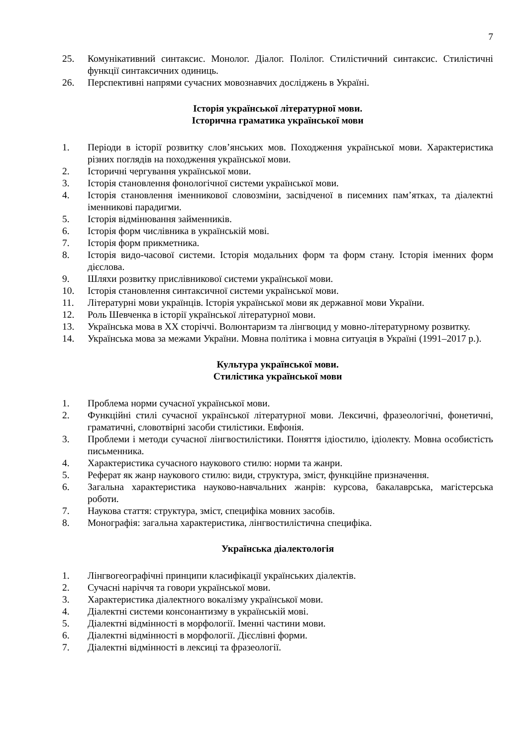7
25. Комунікативний синтаксис. Монолог. Діалог. Полілог. Стилістичний синтаксис. Стилістичні функції синтаксичних одиниць.
26. Перспективні напрями сучасних мовознавчих досліджень в Україні.
Історія української літературної мови.
Історична граматика української мови
1. Періоди в історії розвитку слов’янських мов. Походження української мови. Характеристика різних поглядів на походження української мови.
2. Історичні чергування української мови.
3. Історія становлення фонологічної системи української мови.
4. Історія становлення іменникової словозміни, засвідченої в писемних пам’ятках, та діалектні іменникові парадигми.
5. Історія відмінювання займенників.
6. Історія форм числівника в українській мові.
7. Історія форм прикметника.
8. Історія видо-часової системи. Історія модальних форм та форм стану. Історія іменних форм дієслова.
9. Шляхи розвитку прислівникової системи української мови.
10. Історія становлення синтаксичної системи української мови.
11. Літературні мови українців. Історія української мови як державної мови України.
12. Роль Шевченка в історії української літературної мови.
13. Українська мова в ХХ сторіччі. Волюнтаризм та лінгвоцид у мовно-літературному розвитку.
14. Українська мова за межами України. Мовна політика і мовна ситуація в Україні (1991–2017 р.).
Культура української мови.
Стилістика української мови
1. Проблема норми сучасної української мови.
2. Функційні стилі сучасної української літературної мови. Лексичні, фразеологічні, фонетичні, граматичні, словотвірні засоби стилістики. Евфонія.
3. Проблеми і методи сучасної лінгвостилістики. Поняття ідіостилю, ідіолекту. Мовна особистість письменника.
4. Характеристика сучасного наукового стилю: норми та жанри.
5. Реферат як жанр наукового стилю: види, структура, зміст, функційне призначення.
6. Загальна характеристика науково-навчальних жанрів: курсова, бакалаврська, магістерська роботи.
7. Наукова стаття: структура, зміст, специфіка мовних засобів.
8. Монографія: загальна характеристика, лінгвостилістична специфіка.
Українська діалектологія
1. Лінгвогеографічні принципи класифікації українських діалектів.
2. Сучасні наріччя та говори української мови.
3. Характеристика діалектного вокалізму української мови.
4. Діалектні системи консонантизму в українській мові.
5. Діалектні відмінності в морфології. Іменні частини мови.
6. Діалектні відмінності в морфології. Дієслівні форми.
7. Діалектні відмінності в лексиці та фразеології.